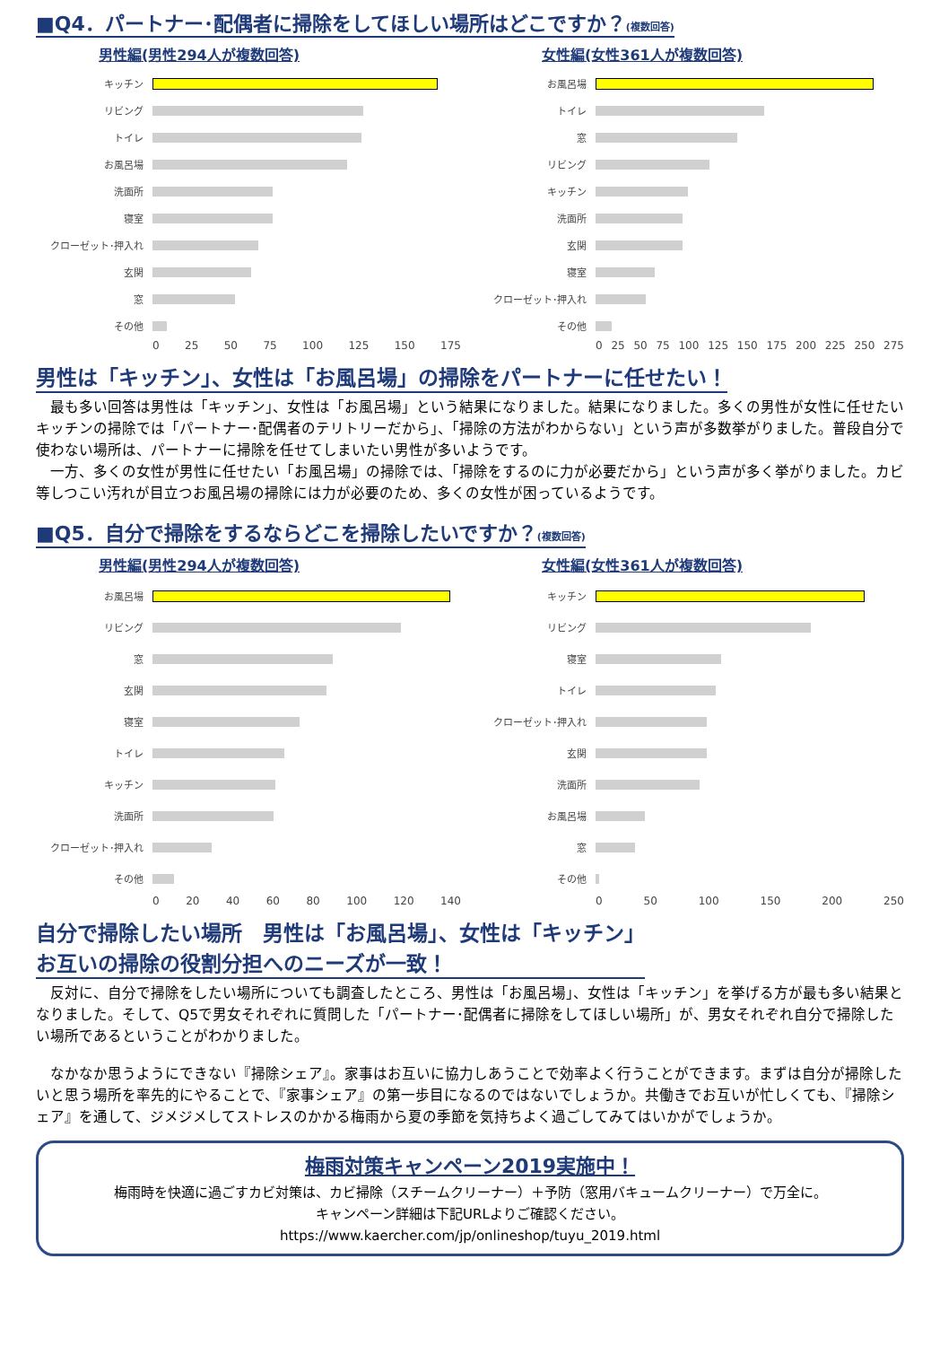■Q4．パートナー･配偶者に掃除をしてほしい場所はどこですか？(複数回答)
男性編(男性294人が複数回答)
キッチン
リビング
トイレ
お風呂場
洗面所
寝室
クローゼット･押入れ
玄関
窓
その他
0 25 50 75 100 125 150 175
女性編(女性361人が複数回答)
お風呂場
トイレ
窓
リビング
キッチン
洗面所
玄関
寝室
クローゼット･押入れ
その他
0 25 50 75 100 125 150 175 200 225 250 275
男性は「キッチン」、女性は「お風呂場」の掃除をパートナーに任せたい！
　最も多い回答は男性は「キッチン」、女性は「お風呂場」という結果になりました。結果になりました。多くの男性が女性に任せたいキッチンの掃除では「パートナー･配偶者のテリトリーだから」、「掃除の方法がわからない」という声が多数挙がりました。普段自分で使わない場所は、パートナーに掃除を任せてしまいたい男性が多いようです。
　一方、多くの女性が男性に任せたい「お風呂場」の掃除では、「掃除をするのに力が必要だから」という声が多く挙がりました。カビ等しつこい汚れが目立つお風呂場の掃除には力が必要のため、多くの女性が困っているようです。
■Q5．自分で掃除をするならどこを掃除したいですか？(複数回答)
男性編(男性294人が複数回答)
お風呂場
リビング
窓
玄関
寝室
トイレ
キッチン
洗面所
クローゼット･押入れ
その他
0 20 40 60 80 100 120 140
女性編(女性361人が複数回答)
キッチン
リビング
寝室
トイレ
クローゼット･押入れ
玄関
洗面所
お風呂場
窓
その他
0 50 100 150 200 250
自分で掃除したい場所　男性は「お風呂場」、女性は「キッチン」
お互いの掃除の役割分担へのニーズが一致！
　反対に、自分で掃除をしたい場所についても調査したところ、男性は「お風呂場」、女性は「キッチン」を挙げる方が最も多い結果となりました。そして、Q5で男女それぞれに質問した「パートナー･配偶者に掃除をしてほしい場所」が、男女それぞれ自分で掃除したい場所であるということがわかりました。
　なかなか思うようにできない『掃除シェア』。家事はお互いに協力しあうことで効率よく行うことができます。まずは自分が掃除したいと思う場所を率先的にやることで、『家事シェア』の第一歩目になるのではないでしょうか。共働きでお互いが忙しくても、『掃除シェア』を通して、ジメジメしてストレスのかかる梅雨から夏の季節を気持ちよく過ごしてみてはいかがでしょうか。
梅雨対策キャンペーン2019実施中！
梅雨時を快適に過ごすカビ対策は、カビ掃除（スチームクリーナー）＋予防（窓用バキュームクリーナー）で万全に。
キャンペーン詳細は下記URLよりご確認ください。
https://www.kaercher.com/jp/onlineshop/tuyu_2019.html